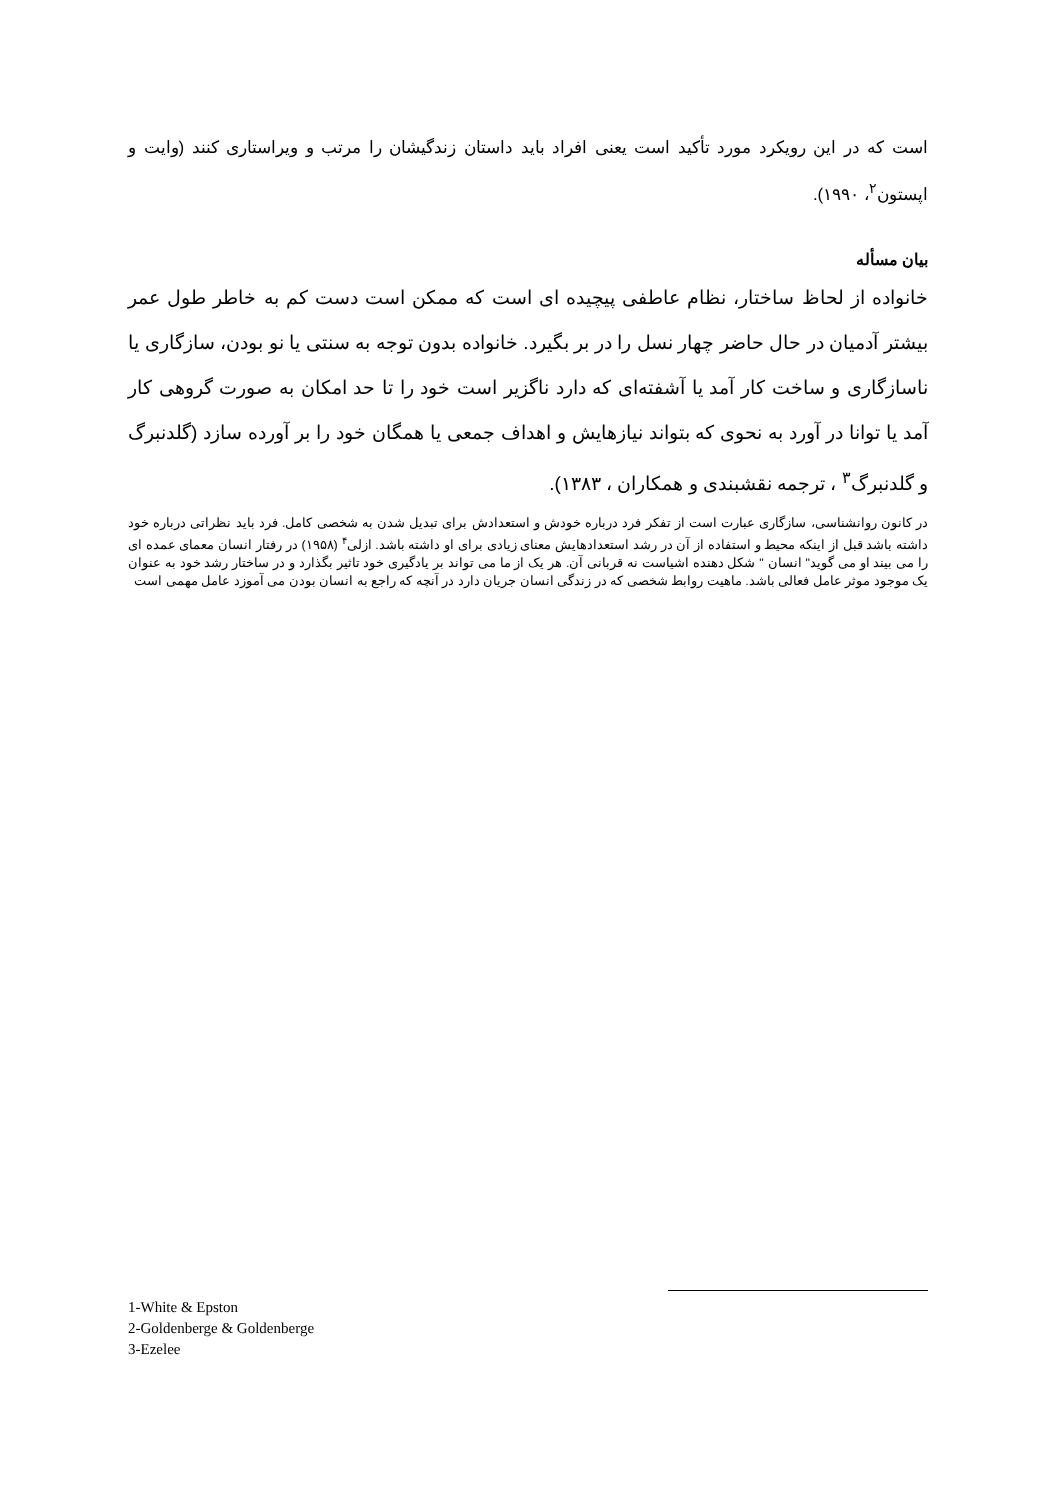است که در این رویکرد مورد تأکید است یعنی افراد باید داستان زندگیشان را مرتب و ویراستاری کنند (وایت و اپستون<sup>۲</sup>، ۱۹۹۰).
بیان مسأله
خانواده از لحاظ ساختار، نظام عاطفی پیچیده ای است که ممکن است دست کم به خاطر طول عمر بیشتر آدمیان در حال حاضر چهار نسل را در بر بگیرد. خانواده بدون توجه به سنتی یا نو بودن، سازگاری یا ناسازگاری و ساخت کار آمد یا آشفته‌ای که دارد ناگزیر است خود را تا حد امکان به صورت گروهی کار آمد یا توانا در آورد به نحوی که بتواند نیازهایش و اهداف جمعی یا همگان خود را بر آورده سازد (گلدنبرگ و گلدنبرگ<sup>۳</sup> ، ترجمه نقشبندی و همکاران ، ۱۳۸۳).
در کانون روانشناسی، سازگاری عبارت است از تفکر فرد درباره خودش و استعدادش برای تبدیل شدن به شخصی کامل. فرد باید نظراتی درباره خود داشته باشد قبل از اینکه محیط و استفاده از آن در رشد استعدادهایش معنای زیادی برای او داشته باشد. ازلی<sup>۴</sup> (۱۹۵۸) در رفتار انسان معمای عمده ای را می بیند او می گوید" انسان " شکل دهنده اشیاست نه قربانی آن. هر یک از ما می تواند بر یادگیری خود تاثیر بگذارد و در ساختار رشد خود به عنوان یک موجود موثر عامل فعالی باشد. ماهیت روابط شخصی که در زندگی انسان جریان دارد در آنچه که راجع به انسان بودن می آموزد عامل مهمی است
1-White & Epston
2-Goldenberge & Goldenberge
3-Ezelee